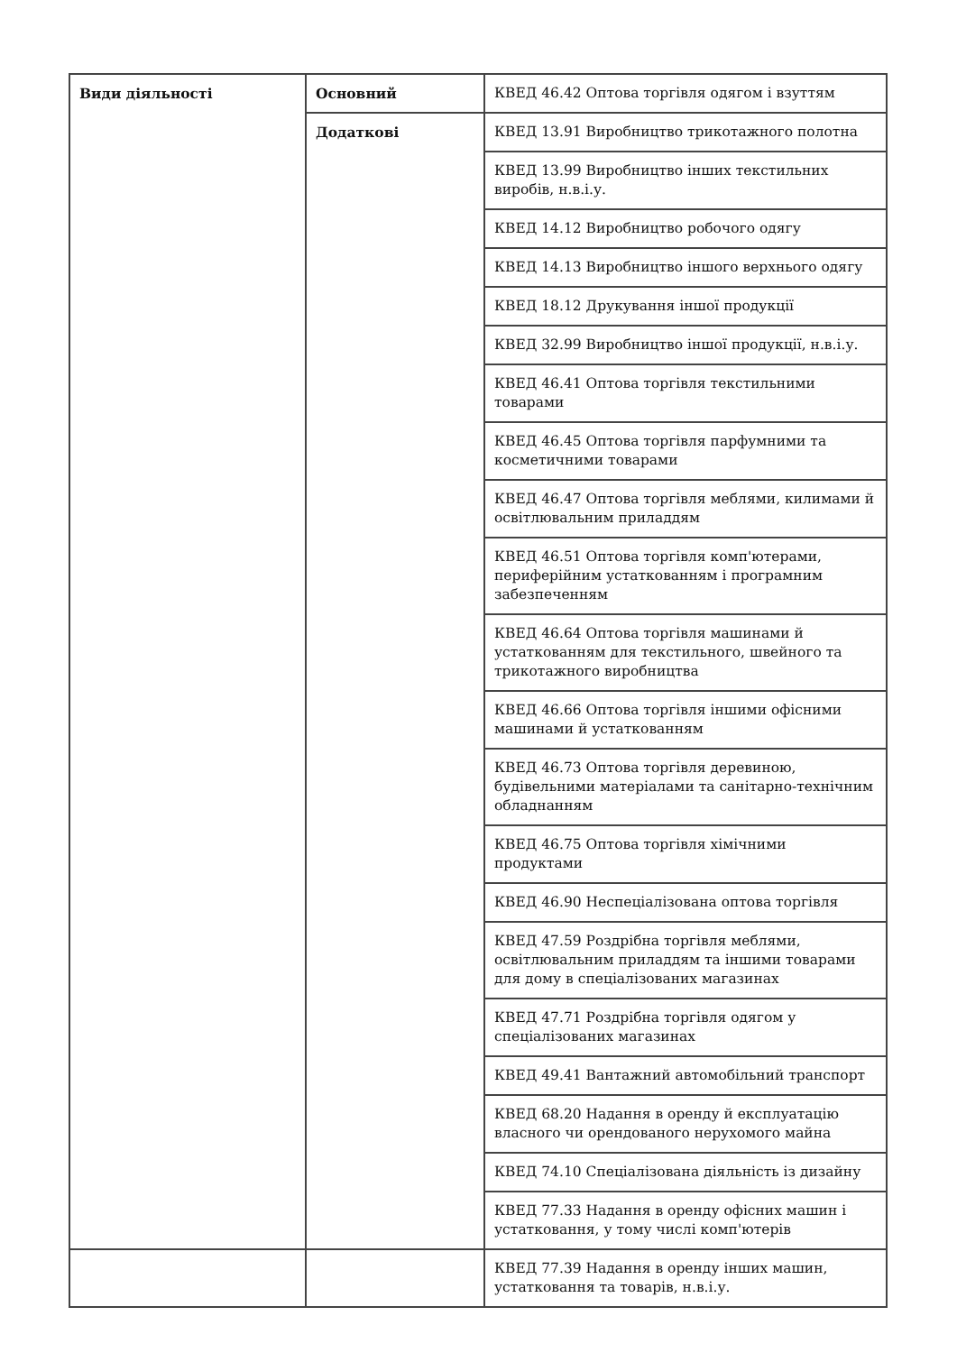| Види діяльності | Основний | КВЕД 46.42 Оптова торгівля одягом і взуттям |
| | Додаткові | КВЕД 13.91 Виробництво трикотажного полотна |
| | | КВЕД 13.99 Виробництво інших текстильних виробів, н.в.і.у. |
| | | КВЕД 14.12 Виробництво робочого одягу |
| | | КВЕД 14.13 Виробництво іншого верхнього одягу |
| | | КВЕД 18.12 Друкування іншої продукції |
| | | КВЕД 32.99 Виробництво іншої продукції, н.в.і.у. |
| | | КВЕД 46.41 Оптова торгівля текстильними товарами |
| | | КВЕД 46.45 Оптова торгівля парфумними та косметичними товарами |
| | | КВЕД 46.47 Оптова торгівля меблями, килимами й освітлювальним приладдям |
| | | КВЕД 46.51 Оптова торгівля комп'ютерами, периферійним устаткованням і програмним забезпеченням |
| | | КВЕД 46.64 Оптова торгівля машинами й устаткованням для текстильного, швейного та трикотажного виробництва |
| | | КВЕД 46.66 Оптова торгівля іншими офісними машинами й устаткованням |
| | | КВЕД 46.73 Оптова торгівля деревиною, будівельними матеріалами та санітарно-технічним обладнанням |
| | | КВЕД 46.75 Оптова торгівля хімічними продуктами |
| | | КВЕД 46.90 Неспеціалізована оптова торгівля |
| | | КВЕД 47.59 Роздрібна торгівля меблями, освітлювальним приладдям та іншими товарами для дому в спеціалізованих магазинах |
| | | КВЕД 47.71 Роздрібна торгівля одягом у спеціалізованих магазинах |
| | | КВЕД 49.41 Вантажний автомобільний транспорт |
| | | КВЕД 68.20 Надання в оренду й експлуатацію власного чи орендованого нерухомого майна |
| | | КВЕД 74.10 Спеціалізована діяльність із дизайну |
| | | КВЕД 77.33 Надання в оренду офісних машин і устатковання, у тому числі комп'ютерів |
| | | КВЕД 77.39 Надання в оренду інших машин, устатковання та товарів, н.в.і.у. |